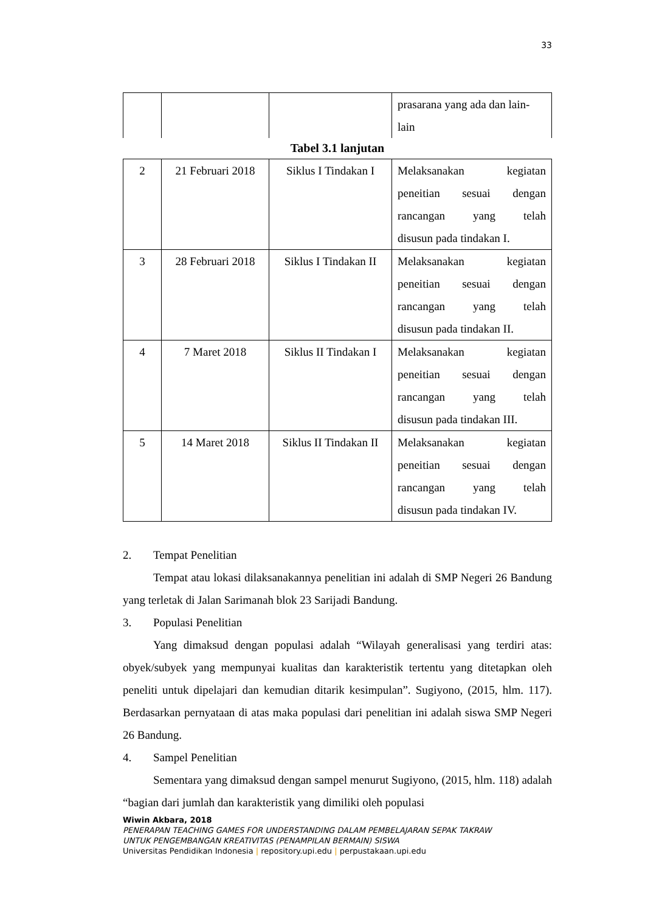33
| | | | prasarana yang ada dan lain-lain |
Tabel 3.1 lanjutan
| 2 | 21 Februari 2018 | Siklus I Tindakan I | Melaksanakan kegiatan peneitian sesuai dengan rancangan yang telah disusun pada tindakan I. |
| 3 | 28 Februari 2018 | Siklus I Tindakan II | Melaksanakan kegiatan peneitian sesuai dengan rancangan yang telah disusun pada tindakan II. |
| 4 | 7 Maret 2018 | Siklus II Tindakan I | Melaksanakan kegiatan peneitian sesuai dengan rancangan yang telah disusun pada tindakan III. |
| 5 | 14 Maret 2018 | Siklus II Tindakan II | Melaksanakan kegiatan peneitian sesuai dengan rancangan yang telah disusun pada tindakan IV. |
2. Tempat Penelitian
Tempat atau lokasi dilaksanakannya penelitian ini adalah di SMP Negeri 26 Bandung yang terletak di Jalan Sarimanah blok 23 Sarijadi Bandung.
3. Populasi Penelitian
Yang dimaksud dengan populasi adalah “Wilayah generalisasi yang terdiri atas: obyek/subyek yang mempunyai kualitas dan karakteristik tertentu yang ditetapkan oleh peneliti untuk dipelajari dan kemudian ditarik kesimpulan”. Sugiyono, (2015, hlm. 117). Berdasarkan pernyataan di atas maka populasi dari penelitian ini adalah siswa SMP Negeri 26 Bandung.
4. Sampel Penelitian
Sementara yang dimaksud dengan sampel menurut Sugiyono, (2015, hlm. 118) adalah “bagian dari jumlah dan karakteristik yang dimiliki oleh populasi
Wiwin Akbara, 2018
PENERAPAN TEACHING GAMES FOR UNDERSTANDING DALAM PEMBELAJARAN SEPAK TAKRAW
UNTUK PENGEMBANGAN KREATIVITAS (PENAMPILAN BERMAIN) SISWA
Universitas Pendidikan Indonesia | repository.upi.edu | perpustakaan.upi.edu